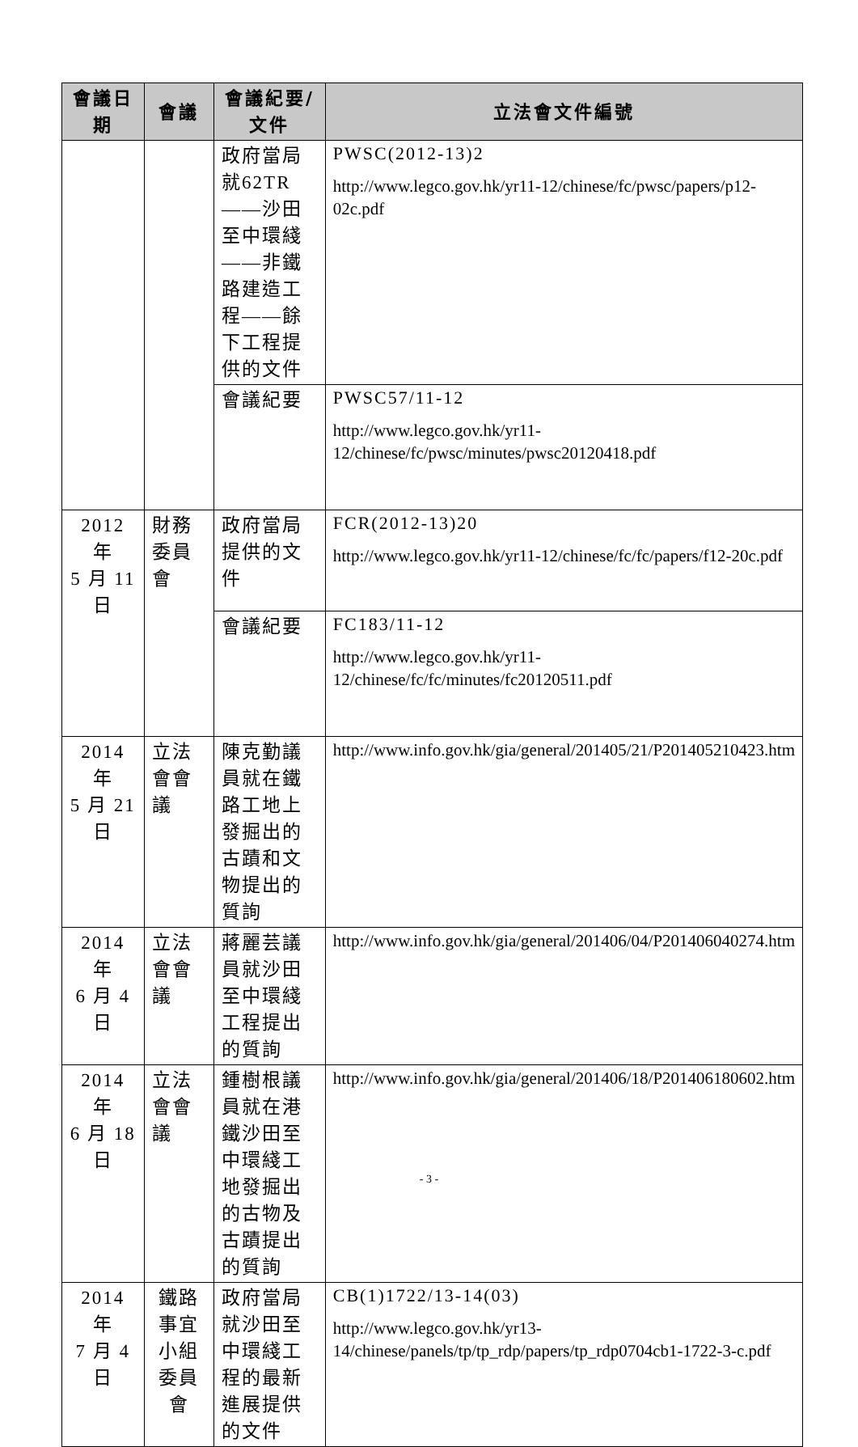| 會議日期 | 會議 | 會議紀要/文件 | 立法會文件編號 |
| --- | --- | --- | --- |
| | | 政府當局就62TR——沙田至中環綫——非鐵路建造工程——餘下工程提供的文件 | PWSC(2012-13)2 http://www.legco.gov.hk/yr11-12/chinese/fc/pwsc/papers/p12-02c.pdf |
| | | 會議紀要 | PWSC57/11-12 http://www.legco.gov.hk/yr11-12/chinese/fc/pwsc/minutes/pwsc20120418.pdf |
| 2012 年 5 月 11 日 | 財務委員會 | 政府當局提供的文件 | FCR(2012-13)20 http://www.legco.gov.hk/yr11-12/chinese/fc/fc/papers/f12-20c.pdf |
| | | 會議紀要 | FC183/11-12 http://www.legco.gov.hk/yr11-12/chinese/fc/fc/minutes/fc20120511.pdf |
| 2014 年 5 月 21 日 | 立法會會議 | 陳克勤議員就在鐵路工地上發掘出的古蹟和文物提出的質詢 | http://www.info.gov.hk/gia/general/201405/21/P201405210423.htm |
| 2014 年 6 月 4 日 | 立法會會議 | 蔣麗芸議員就沙田至中環綫工程提出的質詢 | http://www.info.gov.hk/gia/general/201406/04/P201406040274.htm |
| 2014 年 6 月 18 日 | 立法會會議 | 鍾樹根議員就在港鐵沙田至中環綫工地發掘出的古物及古蹟提出的質詢 | http://www.info.gov.hk/gia/general/201406/18/P201406180602.htm |
| 2014 年 7 月 4 日 | 鐵路事宜 小組委員會 | 政府當局就沙田至中環綫工程的最新進展提供的文件 | CB(1)1722/13-14(03) http://www.legco.gov.hk/yr13-14/chinese/panels/tp/tp_rdp/papers/tp_rdp0704cb1-1722-3-c.pdf |
- 3 -